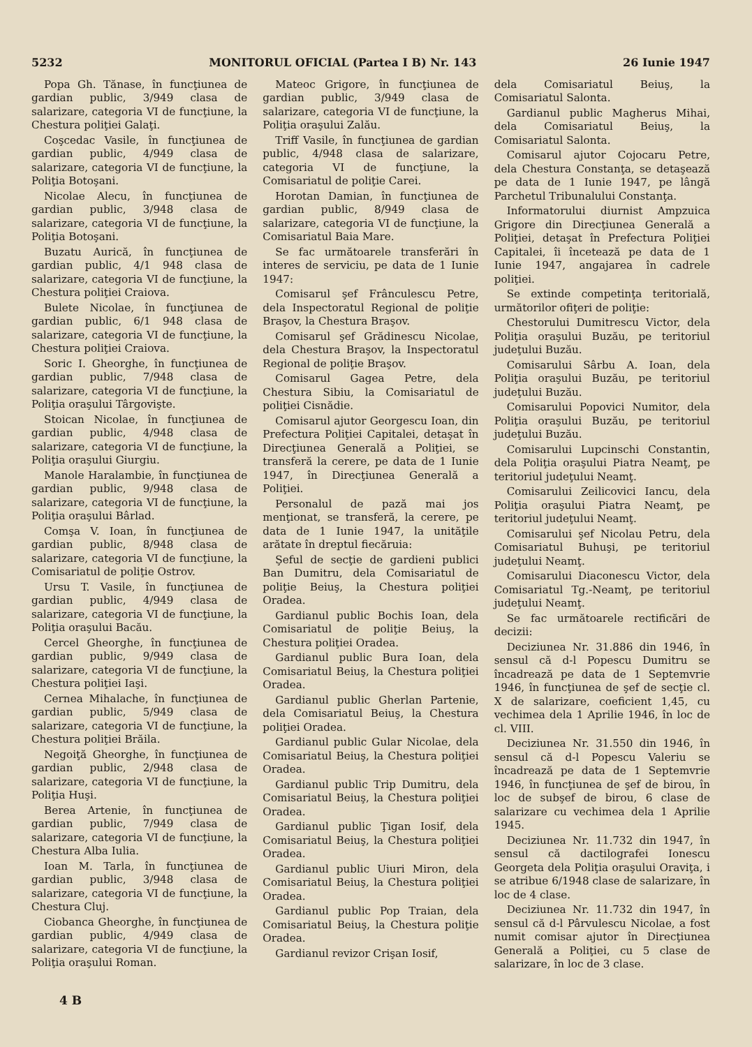5232 MONITORUL OFICIAL (Partea I B) Nr. 143 26 Iunie 1947
Popa Gh. Tănase, în funcţiunea de gardian public, 3/949 clasa de salarizare, categoria VI de funcţiune, la Chestura poliţiei Galaţi.
Coşcedac Vasile, în funcţiunea de gardian public, 4/949 clasa de salarizare, categoria VI de funcţiune, la Poliţia Botoşani.
Nicolae Alecu, în funcţiunea de gardian public, 3/948 clasa de salarizare, categoria VI de funcţiune, la Poliţia Botoşani.
Buzatu Aurică, în funcţiunea de gardian public, 4/1 948 clasa de salarizare, categoria VI de funcţiune, la Chestura poliţiei Craiova.
Bulete Nicolae, în funcţiunea de gardian public, 6/1 948 clasa de salarizare, categoria VI de funcţiune, la Chestura poliţiei Craiova.
Soric I. Gheorghe, în funcţiunea de gardian public, 7/948 clasa de salarizare, categoria VI de funcţiune, la Poliţia oraşului Târgovişte.
Stoican Nicolae, în funcţiunea de gardian public, 4/948 clasa de salarizare, categoria VI de funcţiune, la Poliţia oraşului Giurgiu.
Manole Haralambie, în funcţiunea de gardian public, 9/948 clasa de salarizare, categoria VI de funcţiune, la Poliţia oraşului Bârlad.
Comşa V. Ioan, în funcţiunea de gardian public, 8/948 clasa de salarizare, categoria VI de funcţiune, la Comisariatul de poliţie Ostrov.
Ursu T. Vasile, în funcţiunea de gardian public, 4/949 clasa de salarizare, categoria VI de funcţiune, la Poliţia oraşului Bacău.
Cercel Gheorghe, în funcţiunea de gardian public, 9/949 clasa de salarizare, categoria VI de funcţiune, la Chestura poliţiei Iaşi.
Cernea Mihalache, în funcţiunea de gardian public, 5/949 clasa de salarizare, categoria VI de funcţiune, la Chestura poliţiei Brăila.
Negoiţă Gheorghe, în funcţiunea de gardian public, 2/948 clasa de salarizare, categoria VI de funcţiune, la Poliţia Huşi.
Berea Artenie, în funcţiunea de gardian public, 7/949 clasa de salarizare, categoria VI de funcţiune, la Chestura Alba Iulia.
Ioan M. Tarla, în funcţiunea de gardian public, 3/948 clasa de salarizare, categoria VI de funcţiune, la Chestura Cluj.
Ciobanca Gheorghe, în funcţiunea de gardian public, 4/949 clasa de salarizare, categoria VI de funcţiune, la Poliţia oraşului Roman.
Mateoc Grigore, în funcţiunea de gardian public, 3/949 clasa de salarizare, categoria VI de funcţiune, la Poliţia oraşului Zalău.
Triff Vasile, în funcţiunea de gardian public, 4/948 clasa de salarizare, categoria VI de funcţiune, la Comisariatul de poliţie Carei.
Horotan Damian, în funcţiunea de gardian public, 8/949 clasa de salarizare, categoria VI de funcţiune, la Comisariatul Baia Mare.
Se fac următoarele transferări în interes de serviciu, pe data de 1 Iunie 1947:
Comisarul şef Frânculescu Petre, dela Inspectoratul Regional de poliţie Braşov, la Chestura Braşov.
Comisarul şef Grădinescu Nicolae, dela Chestura Braşov, la Inspectoratul Regional de poliţie Braşov.
Comisarul Gagea Petre, dela Chestura Sibiu, la Comisariatul de poliţiei Cisnădie.
Comisarul ajutor Georgescu Ioan, din Prefectura Poliţiei Capitalei, detaşat în Direcţiunea Generală a Poliţiei, se transferă la cerere, pe data de 1 Iunie 1947, în Direcţiunea Generală a Poliţiei.
Personalul de pază mai jos menţionat, se transferă, la cerere, pe data de 1 Iunie 1947, la unităţile arătate în dreptul fiecăruia:
Şeful de secţie de gardieni publici Ban Dumitru, dela Comisariatul de poliţie Beiuş, la Chestura poliţiei Oradea.
Gardianul public Bochis Ioan, dela Comisariatul de poliţie Beiuş, la Chestura poliţiei Oradea.
Gardianul public Bura Ioan, dela Comisariatul Beiuş, la Chestura poliţiei Oradea.
Gardianul public Gherlan Partenie, dela Comisariatul Beiuş, la Chestura poliţiei Oradea.
Gardianul public Gular Nicolae, dela Comisariatul Beiuş, la Chestura poliţiei Oradea.
Gardianul public Trip Dumitru, dela Comisariatul Beiuş, la Chestura poliţiei Oradea.
Gardianul public Ţigan Iosif, dela Comisariatul Beiuş, la Chestura poliţiei Oradea.
Gardianul public Uiuri Miron, dela Comisariatul Beiuş, la Chestura poliţiei Oradea.
Gardianul public Pop Traian, dela Comisariatul Beiuş, la Chestura poliţie Oradea.
Gardianul revizor Crişan Iosif,
dela Comisariatul Beiuş, la Comisariatul Salonta.
Gardianul public Magherus Mihai, dela Comisariatul Beiuş, la Comisariatul Salonta.
Comisarul ajutor Cojocaru Petre, dela Chestura Constanţa, se detaşează pe data de 1 Iunie 1947, pe lângă Parchetul Tribunalului Constanţa.
Informatorului diurnist Ampzuica Grigore din Direcţiunea Generală a Poliţiei, detaşat în Prefectura Poliţiei Capitalei, îi încetează pe data de 1 Iunie 1947, angajarea în cadrele poliţiei.
Se extinde competinţa teritorială, următorilor ofiţeri de poliţie:
Chestorului Dumitrescu Victor, dela Poliţia oraşului Buzău, pe teritoriul judeţului Buzău.
Comisarului Sârbu A. Ioan, dela Poliţia oraşului Buzău, pe teritoriul judeţului Buzău.
Comisarului Popovici Numitor, dela Poliţia oraşului Buzău, pe teritoriul judeţului Buzău.
Comisarului Lupcinschi Constantin, dela Poliţia oraşului Piatra Neamţ, pe teritoriul judeţului Neamţ.
Comisarului Zeilicovici Iancu, dela Poliţia oraşului Piatra Neamţ, pe teritoriul judeţului Neamţ.
Comisarului şef Nicolau Petru, dela Comisariatul Buhuşi, pe teritoriul judeţului Neamţ.
Comisarului Diaconescu Victor, dela Comisariatul Tg.-Neamţ, pe teritoriul judeţului Neamţ.
Se fac următoarele rectificări de decizii:
Deciziunea Nr. 31.886 din 1946, în sensul că d-l Popescu Dumitru se încadrează pe data de 1 Septemvrie 1946, în funcţiunea de şef de secţie cl. X de salarizare, coeficient 1,45, cu vechimea dela 1 Aprilie 1946, în loc de cl. VIII.
Deciziunea Nr. 31.550 din 1946, în sensul că d-l Popescu Valeriu se încadrează pe data de 1 Septemvrie 1946, în funcţiunea de şef de birou, în loc de subşef de birou, 6 clase de salarizare cu vechimea dela 1 Aprilie 1945.
Deciziunea Nr. 11.732 din 1947, în sensul că dactilografei Ionescu Georgeta dela Poliţia oraşului Oraviţa, i se atribue 6/1948 clase de salarizare, în loc de 4 clase.
Deciziunea Nr. 11.732 din 1947, în sensul că d-l Pârvulescu Nicolae, a fost numit comisar ajutor în Direcţiunea Generală a Poliţiei, cu 5 clase de salarizare, în loc de 3 clase.
4 B